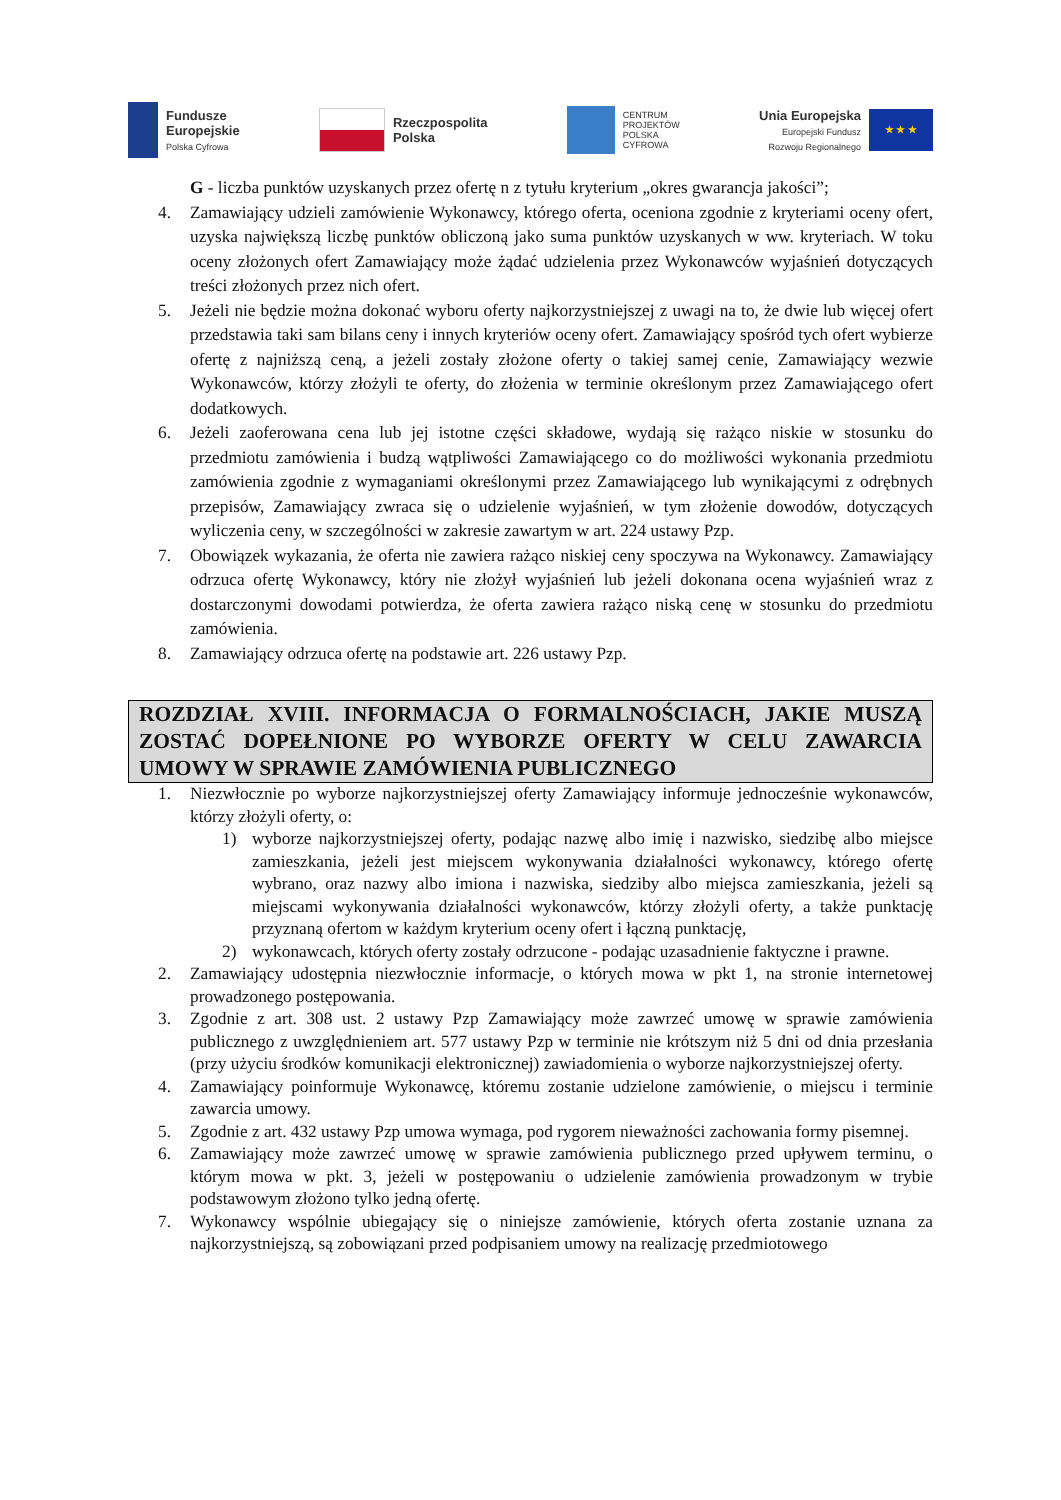Fundusze
Europejskie
Polska Cyfrowa
Rzeczpospolita
Polska
CENTRUM
PROJEKTÓW
POLSKA
CYFROWA
Unia Europejska
Europejski Fundusz
Rozwoju Regionalnego
★ ★ ★
G - liczba punktów uzyskanych przez ofertę n z tytułu kryterium „okres gwarancja jakości”;
4. Zamawiający udzieli zamówienie Wykonawcy, którego oferta, oceniona zgodnie z kryteriami oceny ofert, uzyska największą liczbę punktów obliczoną jako suma punktów uzyskanych w ww. kryteriach. W toku oceny złożonych ofert Zamawiający może żądać udzielenia przez Wykonawców wyjaśnień dotyczących treści złożonych przez nich ofert.
5. Jeżeli nie będzie można dokonać wyboru oferty najkorzystniejszej z uwagi na to, że dwie lub więcej ofert przedstawia taki sam bilans ceny i innych kryteriów oceny ofert. Zamawiający spośród tych ofert wybierze ofertę z najniższą ceną, a jeżeli zostały złożone oferty o takiej samej cenie, Zamawiający wezwie Wykonawców, którzy złożyli te oferty, do złożenia w terminie określonym przez Zamawiającego ofert dodatkowych.
6. Jeżeli zaoferowana cena lub jej istotne części składowe, wydają się rażąco niskie w stosunku do przedmiotu zamówienia i budzą wątpliwości Zamawiającego co do możliwości wykonania przedmiotu zamówienia zgodnie z wymaganiami określonymi przez Zamawiającego lub wynikającymi z odrębnych przepisów, Zamawiający zwraca się o udzielenie wyjaśnień, w tym złożenie dowodów, dotyczących wyliczenia ceny, w szczególności w zakresie zawartym w art. 224 ustawy Pzp.
7. Obowiązek wykazania, że oferta nie zawiera rażąco niskiej ceny spoczywa na Wykonawcy. Zamawiający odrzuca ofertę Wykonawcy, który nie złożył wyjaśnień lub jeżeli dokonana ocena wyjaśnień wraz z dostarczonymi dowodami potwierdza, że oferta zawiera rażąco niską cenę w stosunku do przedmiotu zamówienia.
8. Zamawiający odrzuca ofertę na podstawie art. 226 ustawy Pzp.
ROZDZIAŁ XVIII. INFORMACJA O FORMALNOŚCIACH, JAKIE MUSZĄ ZOSTAĆ DOPEŁNIONE PO WYBORZE OFERTY W CELU ZAWARCIA UMOWY W SPRAWIE ZAMÓWIENIA PUBLICZNEGO
1. Niezwłocznie po wyborze najkorzystniejszej oferty Zamawiający informuje jednocześnie wykonawców, którzy złożyli oferty, o:
1) wyborze najkorzystniejszej oferty, podając nazwę albo imię i nazwisko, siedzibę albo miejsce zamieszkania, jeżeli jest miejscem wykonywania działalności wykonawcy, którego ofertę wybrano, oraz nazwy albo imiona i nazwiska, siedziby albo miejsca zamieszkania, jeżeli są miejscami wykonywania działalności wykonawców, którzy złożyli oferty, a także punktację przyznaną ofertom w każdym kryterium oceny ofert i łączną punktację,
2) wykonawcach, których oferty zostały odrzucone - podając uzasadnienie faktyczne i prawne.
2. Zamawiający udostępnia niezwłocznie informacje, o których mowa w pkt 1, na stronie internetowej prowadzonego postępowania.
3. Zgodnie z art. 308 ust. 2 ustawy Pzp Zamawiający może zawrzeć umowę w sprawie zamówienia publicznego z uwzględnieniem art. 577 ustawy Pzp w terminie nie krótszym niż 5 dni od dnia przesłania (przy użyciu środków komunikacji elektronicznej) zawiadomienia o wyborze najkorzystniejszej oferty.
4. Zamawiający poinformuje Wykonawcę, któremu zostanie udzielone zamówienie, o miejscu i terminie zawarcia umowy.
5. Zgodnie z art. 432 ustawy Pzp umowa wymaga, pod rygorem nieważności zachowania formy pisemnej.
6. Zamawiający może zawrzeć umowę w sprawie zamówienia publicznego przed upływem terminu, o którym mowa w pkt. 3, jeżeli w postępowaniu o udzielenie zamówienia prowadzonym w trybie podstawowym złożono tylko jedną ofertę.
7. Wykonawcy wspólnie ubiegający się o niniejsze zamówienie, których oferta zostanie uznana za najkorzystniejszą, są zobowiązani przed podpisaniem umowy na realizację przedmiotowego